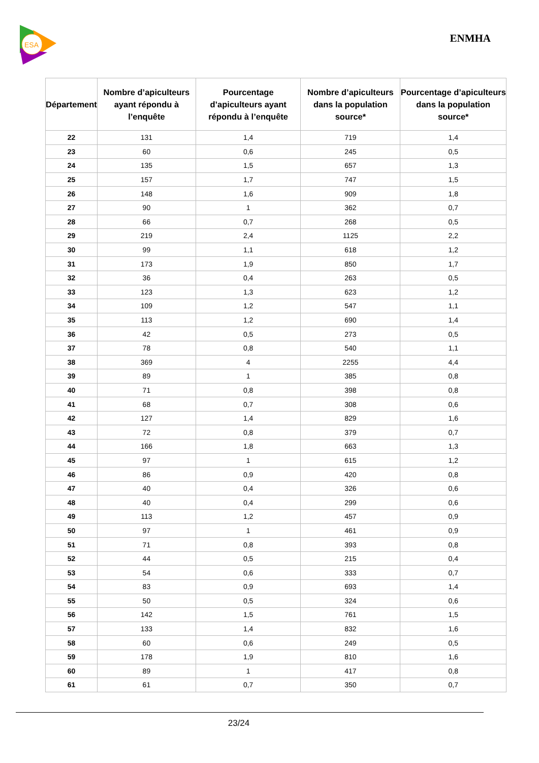ESA
ENMHA
| Département | Nombre d’apiculteurs ayant répondu à l’enquête | Pourcentage d’apiculteurs ayant répondu à l’enquête | Nombre d’apiculteurs dans la population source* | Pourcentage d’apiculteurs dans la population source* |
| --- | --- | --- | --- | --- |
| 22 | 131 | 1,4 | 719 | 1,4 |
| 23 | 60 | 0,6 | 245 | 0,5 |
| 24 | 135 | 1,5 | 657 | 1,3 |
| 25 | 157 | 1,7 | 747 | 1,5 |
| 26 | 148 | 1,6 | 909 | 1,8 |
| 27 | 90 | 1 | 362 | 0,7 |
| 28 | 66 | 0,7 | 268 | 0,5 |
| 29 | 219 | 2,4 | 1125 | 2,2 |
| 30 | 99 | 1,1 | 618 | 1,2 |
| 31 | 173 | 1,9 | 850 | 1,7 |
| 32 | 36 | 0,4 | 263 | 0,5 |
| 33 | 123 | 1,3 | 623 | 1,2 |
| 34 | 109 | 1,2 | 547 | 1,1 |
| 35 | 113 | 1,2 | 690 | 1,4 |
| 36 | 42 | 0,5 | 273 | 0,5 |
| 37 | 78 | 0,8 | 540 | 1,1 |
| 38 | 369 | 4 | 2255 | 4,4 |
| 39 | 89 | 1 | 385 | 0,8 |
| 40 | 71 | 0,8 | 398 | 0,8 |
| 41 | 68 | 0,7 | 308 | 0,6 |
| 42 | 127 | 1,4 | 829 | 1,6 |
| 43 | 72 | 0,8 | 379 | 0,7 |
| 44 | 166 | 1,8 | 663 | 1,3 |
| 45 | 97 | 1 | 615 | 1,2 |
| 46 | 86 | 0,9 | 420 | 0,8 |
| 47 | 40 | 0,4 | 326 | 0,6 |
| 48 | 40 | 0,4 | 299 | 0,6 |
| 49 | 113 | 1,2 | 457 | 0,9 |
| 50 | 97 | 1 | 461 | 0,9 |
| 51 | 71 | 0,8 | 393 | 0,8 |
| 52 | 44 | 0,5 | 215 | 0,4 |
| 53 | 54 | 0,6 | 333 | 0,7 |
| 54 | 83 | 0,9 | 693 | 1,4 |
| 55 | 50 | 0,5 | 324 | 0,6 |
| 56 | 142 | 1,5 | 761 | 1,5 |
| 57 | 133 | 1,4 | 832 | 1,6 |
| 58 | 60 | 0,6 | 249 | 0,5 |
| 59 | 178 | 1,9 | 810 | 1,6 |
| 60 | 89 | 1 | 417 | 0,8 |
| 61 | 61 | 0,7 | 350 | 0,7 |
23/24